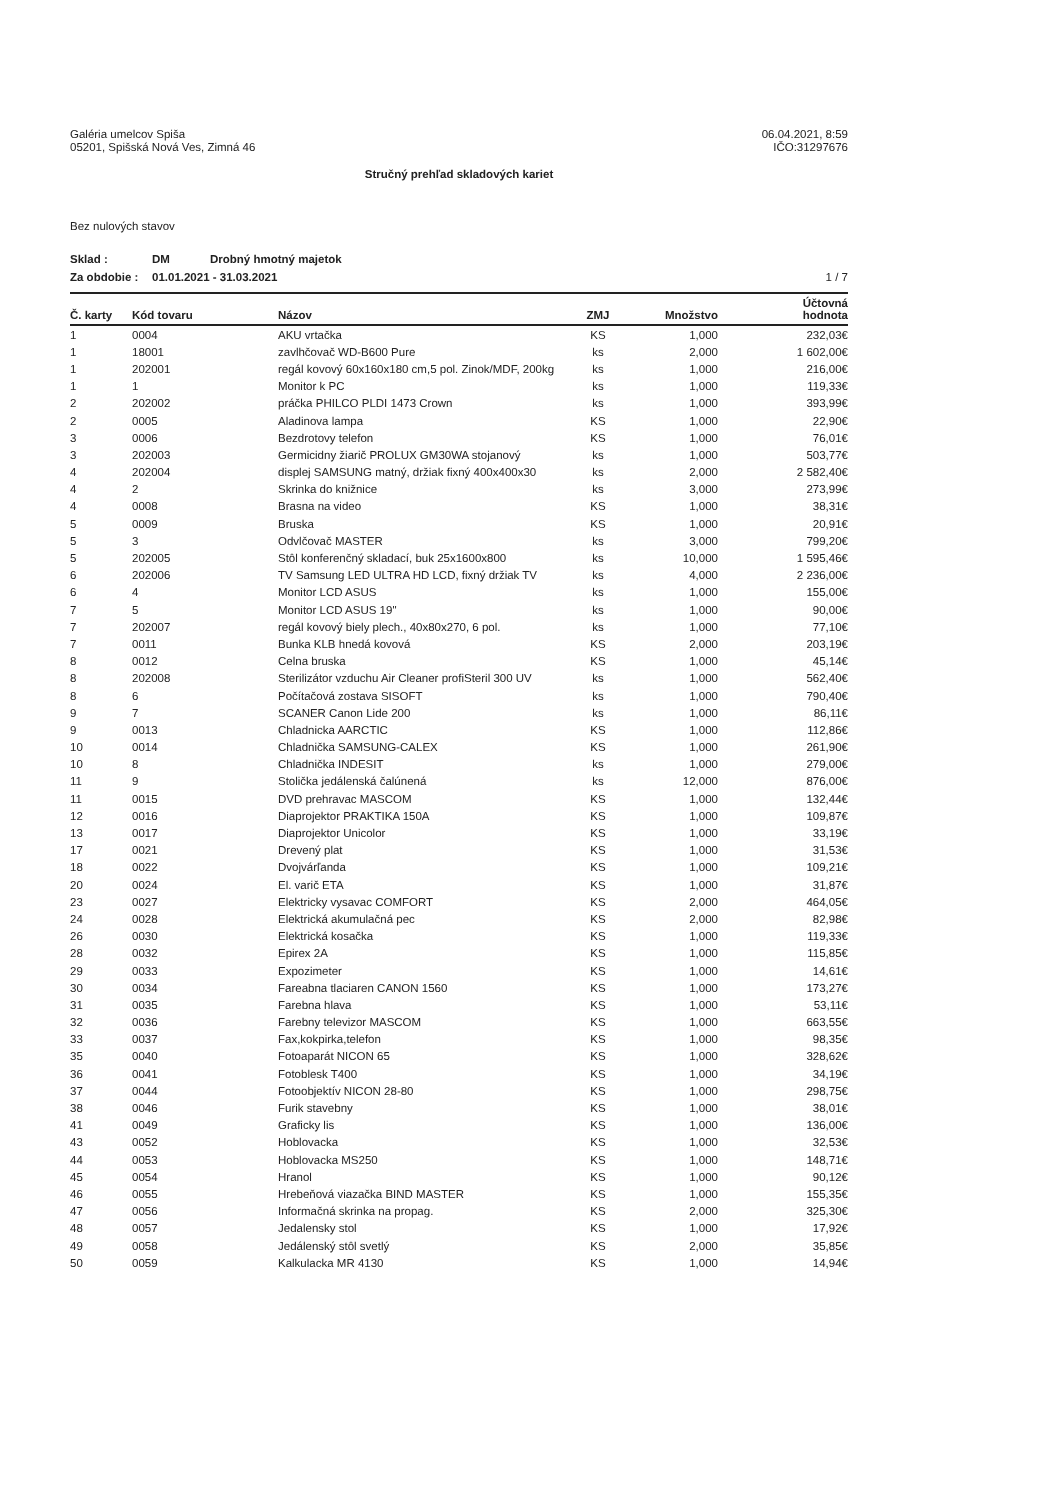Galéria umelcov Spiša
05201, Spišská Nová Ves, Zimná 46
06.04.2021, 8:59
IČO:31297676
Stručný prehľad skladových kariet
Bez nulových stavov
Sklad : DM Drobný hmotný majetok
Za obdobie : 01.01.2021 - 31.03.2021
1 / 7
| Č. karty | Kód tovaru | Názov | ZMJ | Množstvo | Účtovná hodnota |
| --- | --- | --- | --- | --- | --- |
| 1 | 0004 | AKU vrtačka | KS | 1,000 | 232,03€ |
| 1 | 18001 | zavlhčovač WD-B600 Pure | ks | 2,000 | 1 602,00€ |
| 1 | 202001 | regál kovový 60x160x180 cm,5 pol. Zinok/MDF, 200kg | ks | 1,000 | 216,00€ |
| 1 | 1 | Monitor k PC | ks | 1,000 | 119,33€ |
| 2 | 202002 | práčka PHILCO PLDI 1473 Crown | ks | 1,000 | 393,99€ |
| 2 | 0005 | Aladinova lampa | KS | 1,000 | 22,90€ |
| 3 | 0006 | Bezdrotovy telefon | KS | 1,000 | 76,01€ |
| 3 | 202003 | Germicidny žiarič PROLUX GM30WA stojanový | ks | 1,000 | 503,77€ |
| 4 | 202004 | displej SAMSUNG matný, držiak fixný 400x400x30 | ks | 2,000 | 2 582,40€ |
| 4 | 2 | Skrinka do knižnice | ks | 3,000 | 273,99€ |
| 4 | 0008 | Brasna na video | KS | 1,000 | 38,31€ |
| 5 | 0009 | Bruska | KS | 1,000 | 20,91€ |
| 5 | 3 | Odvlčovač MASTER | ks | 3,000 | 799,20€ |
| 5 | 202005 | Stôl konferenčný skladací, buk 25x1600x800 | ks | 10,000 | 1 595,46€ |
| 6 | 202006 | TV Samsung LED ULTRA HD LCD, fixný držiak TV | ks | 4,000 | 2 236,00€ |
| 6 | 4 | Monitor LCD ASUS | ks | 1,000 | 155,00€ |
| 7 | 5 | Monitor LCD ASUS 19" | ks | 1,000 | 90,00€ |
| 7 | 202007 | regál kovový biely plech., 40x80x270, 6 pol. | ks | 1,000 | 77,10€ |
| 7 | 0011 | Bunka KLB hnedá kovová | KS | 2,000 | 203,19€ |
| 8 | 0012 | Celna bruska | KS | 1,000 | 45,14€ |
| 8 | 202008 | Sterilizátor vzduchu Air Cleaner profiSteril 300 UV | ks | 1,000 | 562,40€ |
| 8 | 6 | Počítačová zostava SISOFT | ks | 1,000 | 790,40€ |
| 9 | 7 | SCANER Canon Lide 200 | ks | 1,000 | 86,11€ |
| 9 | 0013 | Chladnicka AARCTIC | KS | 1,000 | 112,86€ |
| 10 | 0014 | Chladnička SAMSUNG-CALEX | KS | 1,000 | 261,90€ |
| 10 | 8 | Chladnička INDESIT | ks | 1,000 | 279,00€ |
| 11 | 9 | Stolička jedálenská čalúnená | ks | 12,000 | 876,00€ |
| 11 | 0015 | DVD prehravac MASCOM | KS | 1,000 | 132,44€ |
| 12 | 0016 | Diaprojektor PRAKTIKA 150A | KS | 1,000 | 109,87€ |
| 13 | 0017 | Diaprojektor Unicolor | KS | 1,000 | 33,19€ |
| 17 | 0021 | Drevený plat | KS | 1,000 | 31,53€ |
| 18 | 0022 | Dvojvárľanda | KS | 1,000 | 109,21€ |
| 20 | 0024 | El. varič ETA | KS | 1,000 | 31,87€ |
| 23 | 0027 | Elektricky vysavac COMFORT | KS | 2,000 | 464,05€ |
| 24 | 0028 | Elektrická akumulačná pec | KS | 2,000 | 82,98€ |
| 26 | 0030 | Elektrická kosačka | KS | 1,000 | 119,33€ |
| 28 | 0032 | Epirex 2A | KS | 1,000 | 115,85€ |
| 29 | 0033 | Expozimeter | KS | 1,000 | 14,61€ |
| 30 | 0034 | Fareabna tlaciaren CANON 1560 | KS | 1,000 | 173,27€ |
| 31 | 0035 | Farebna hlava | KS | 1,000 | 53,11€ |
| 32 | 0036 | Farebny televizor MASCOM | KS | 1,000 | 663,55€ |
| 33 | 0037 | Fax,kokpirka,telefon | KS | 1,000 | 98,35€ |
| 35 | 0040 | Fotoaparát NICON 65 | KS | 1,000 | 328,62€ |
| 36 | 0041 | Fotoblesk T400 | KS | 1,000 | 34,19€ |
| 37 | 0044 | Fotoobjektív NICON 28-80 | KS | 1,000 | 298,75€ |
| 38 | 0046 | Furik stavebny | KS | 1,000 | 38,01€ |
| 41 | 0049 | Graficky lis | KS | 1,000 | 136,00€ |
| 43 | 0052 | Hoblovacka | KS | 1,000 | 32,53€ |
| 44 | 0053 | Hoblovacka MS250 | KS | 1,000 | 148,71€ |
| 45 | 0054 | Hranol | KS | 1,000 | 90,12€ |
| 46 | 0055 | Hrebeňová viazačka BIND MASTER | KS | 1,000 | 155,35€ |
| 47 | 0056 | Informačná skrinka na propag. | KS | 2,000 | 325,30€ |
| 48 | 0057 | Jedalensky stol | KS | 1,000 | 17,92€ |
| 49 | 0058 | Jedálenský stôl svetlý | KS | 2,000 | 35,85€ |
| 50 | 0059 | Kalkulacka MR 4130 | KS | 1,000 | 14,94€ |